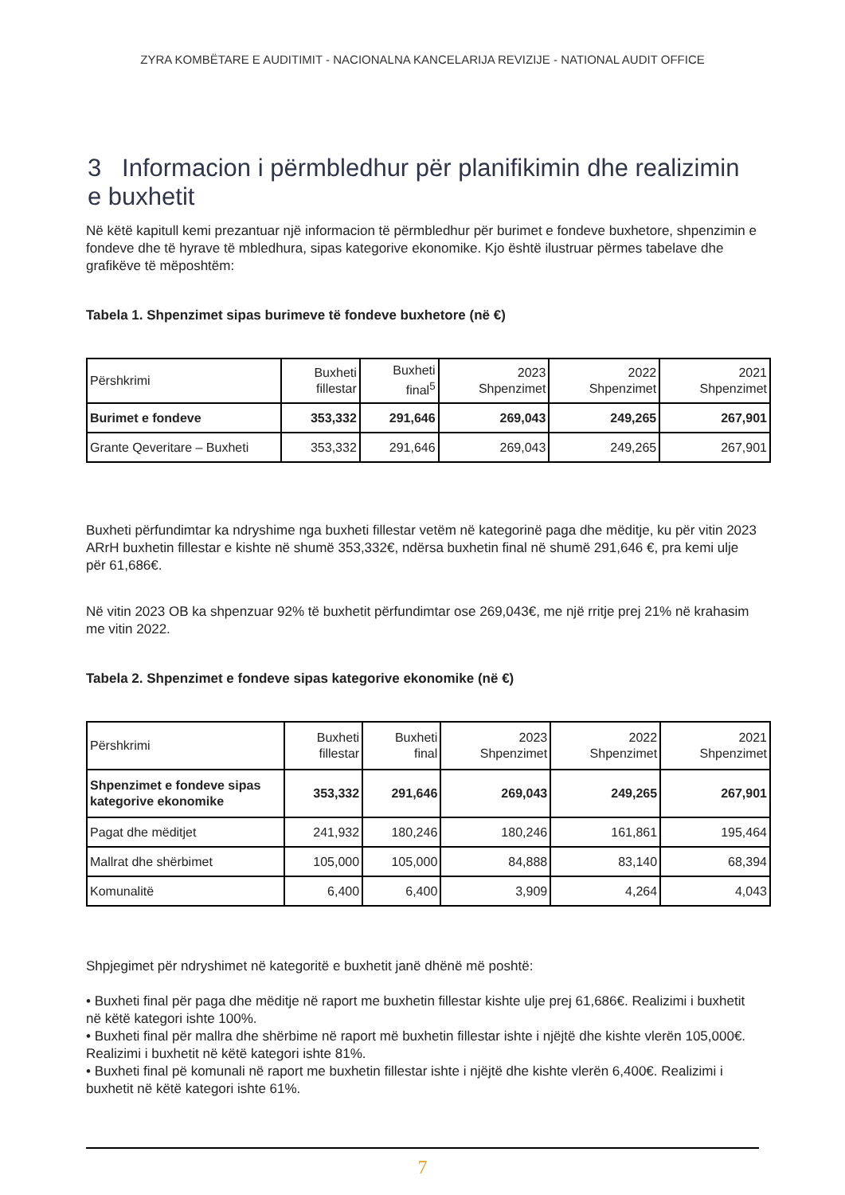ZYRA KOMBËTARE E AUDITIMIT - NACIONALNA KANCELARIJA REVIZIJE - NATIONAL AUDIT OFFICE
3 Informacion i përmbledhur për planifikimin dhe realizimin e buxhetit
Në këtë kapitull kemi prezantuar një informacion të përmbledhur për burimet e fondeve buxhetore, shpenzimin e fondeve dhe të hyrave të mbledhura, sipas kategorive ekonomike. Kjo është ilustruar përmes tabelave dhe grafikëve të mëposhtëm:
Tabela 1. Shpenzimet sipas burimeve të fondeve buxhetore (në €)
| Përshkrimi | Buxheti fillestar | Buxheti final<sup>5</sup> | 2023 Shpenzimet | 2022 Shpenzimet | 2021 Shpenzimet |
| --- | --- | --- | --- | --- | --- |
| Burimet e fondeve | 353,332 | 291,646 | 269,043 | 249,265 | 267,901 |
| Grante Qeveritare – Buxheti | 353,332 | 291,646 | 269,043 | 249,265 | 267,901 |
Buxheti përfundimtar ka ndryshime nga buxheti fillestar vetëm në kategorinë paga dhe mëditje, ku për vitin 2023 ARrH buxhetin fillestar e kishte në shumë 353,332€, ndërsa buxhetin final në shumë 291,646 €, pra kemi ulje për 61,686€.
Në vitin 2023 OB ka shpenzuar 92% të buxhetit përfundimtar ose 269,043€, me një rritje prej 21% në krahasim me vitin 2022.
Tabela 2. Shpenzimet e fondeve sipas kategorive ekonomike (në €)
| Përshkrimi | Buxheti fillestar | Buxheti final | 2023 Shpenzimet | 2022 Shpenzimet | 2021 Shpenzimet |
| --- | --- | --- | --- | --- | --- |
| Shpenzimet e fondeve sipas kategorive ekonomike | 353,332 | 291,646 | 269,043 | 249,265 | 267,901 |
| Pagat dhe mëditjet | 241,932 | 180,246 | 180,246 | 161,861 | 195,464 |
| Mallrat dhe shërbimet | 105,000 | 105,000 | 84,888 | 83,140 | 68,394 |
| Komunalitë | 6,400 | 6,400 | 3,909 | 4,264 | 4,043 |
Shpjegimet për ndryshimet në kategoritë e buxhetit janë dhënë më poshtë:
• Buxheti final për paga dhe mëditje në raport me buxhetin fillestar kishte ulje prej 61,686€. Realizimi i buxhetit në këtë kategori ishte 100%.
• Buxheti final për mallra dhe shërbime në raport më buxhetin fillestar ishte i njëjtë dhe kishte vlerën 105,000€. Realizimi i buxhetit në këtë kategori ishte 81%.
• Buxheti final pë komunali në raport me buxhetin fillestar ishte i njëjtë dhe kishte vlerën 6,400€. Realizimi i buxhetit në këtë kategori ishte 61%.
7